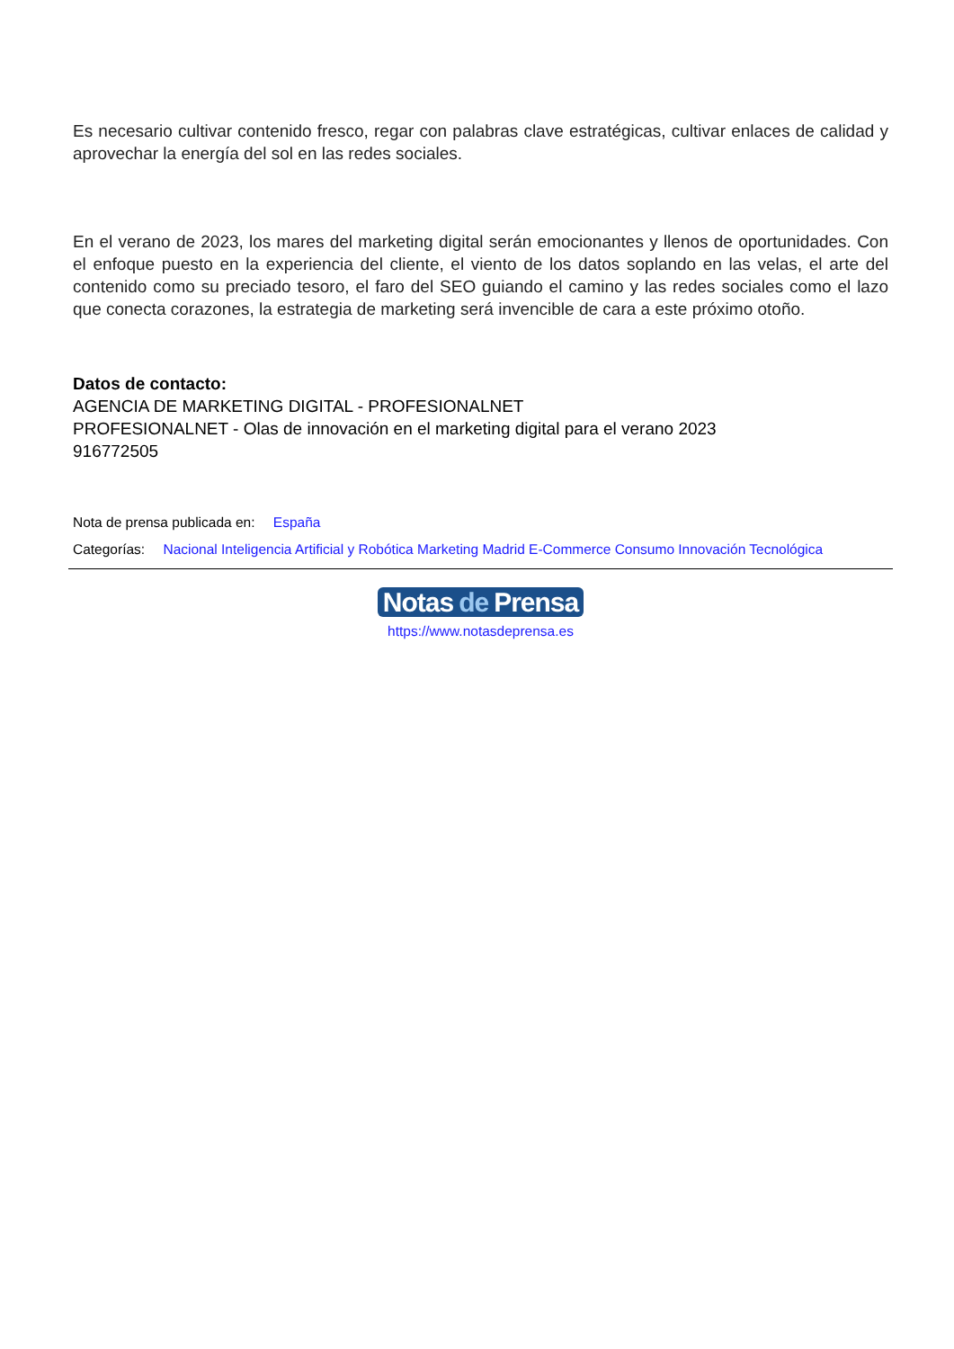Es necesario cultivar contenido fresco, regar con palabras clave estratégicas, cultivar enlaces de calidad y aprovechar la energía del sol en las redes sociales.
En el verano de 2023, los mares del marketing digital serán emocionantes y llenos de oportunidades. Con el enfoque puesto en la experiencia del cliente, el viento de los datos soplando en las velas, el arte del contenido como su preciado tesoro, el faro del SEO guiando el camino y las redes sociales como el lazo que conecta corazones, la estrategia de marketing será invencible de cara a este próximo otoño.
Datos de contacto:
AGENCIA DE MARKETING DIGITAL - PROFESIONALNET
PROFESIONALNET - Olas de innovación en el marketing digital para el verano 2023
916772505
Nota de prensa publicada en: España
Categorías: Nacional Inteligencia Artificial y Robótica Marketing Madrid E-Commerce Consumo Innovación Tecnológica
Notas de Prensa
https://www.notasdeprensa.es